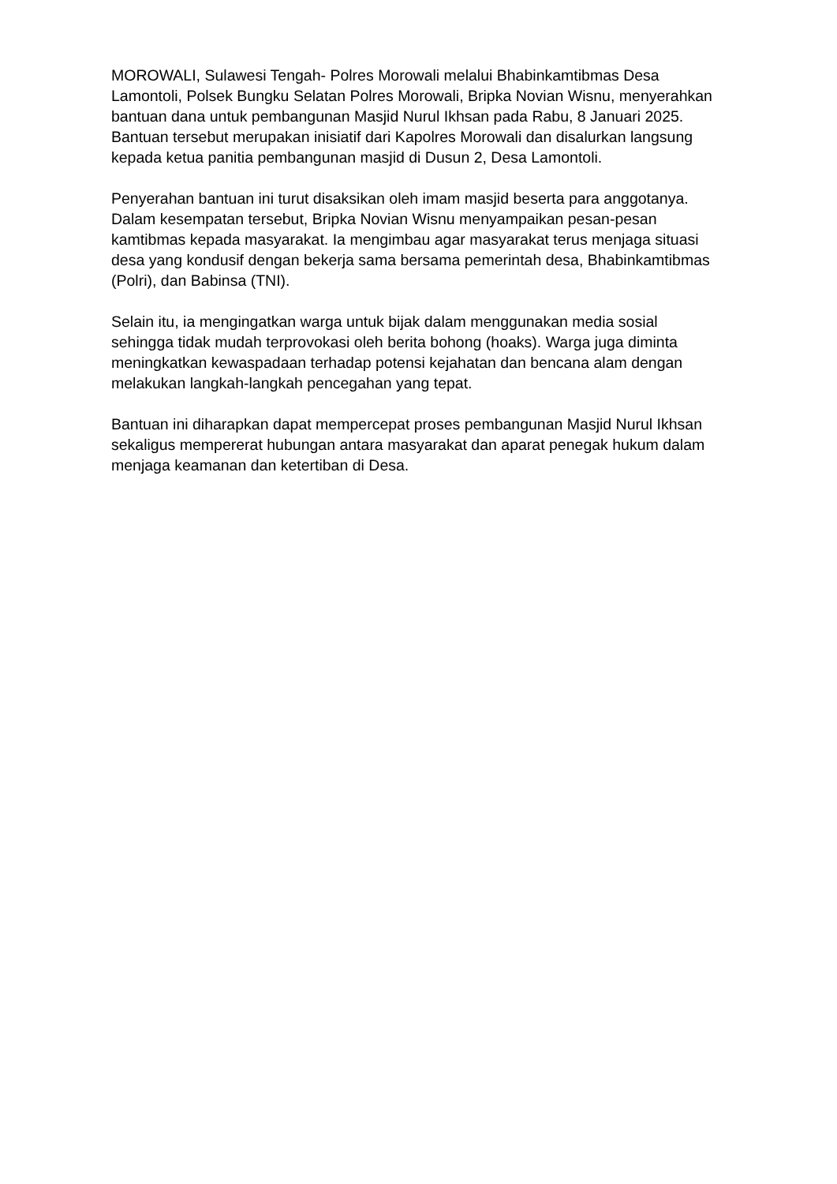MOROWALI, Sulawesi Tengah- Polres Morowali melalui Bhabinkamtibmas Desa Lamontoli, Polsek Bungku Selatan Polres Morowali, Bripka Novian Wisnu, menyerahkan bantuan dana untuk pembangunan Masjid Nurul Ikhsan pada Rabu, 8 Januari 2025. Bantuan tersebut merupakan inisiatif dari Kapolres Morowali dan disalurkan langsung kepada ketua panitia pembangunan masjid di Dusun 2, Desa Lamontoli.
Penyerahan bantuan ini turut disaksikan oleh imam masjid beserta para anggotanya. Dalam kesempatan tersebut, Bripka Novian Wisnu menyampaikan pesan-pesan kamtibmas kepada masyarakat. Ia mengimbau agar masyarakat terus menjaga situasi desa yang kondusif dengan bekerja sama bersama pemerintah desa, Bhabinkamtibmas (Polri), dan Babinsa (TNI).
Selain itu, ia mengingatkan warga untuk bijak dalam menggunakan media sosial sehingga tidak mudah terprovokasi oleh berita bohong (hoaks). Warga juga diminta meningkatkan kewaspadaan terhadap potensi kejahatan dan bencana alam dengan melakukan langkah-langkah pencegahan yang tepat.
Bantuan ini diharapkan dapat mempercepat proses pembangunan Masjid Nurul Ikhsan sekaligus mempererat hubungan antara masyarakat dan aparat penegak hukum dalam menjaga keamanan dan ketertiban di Desa.